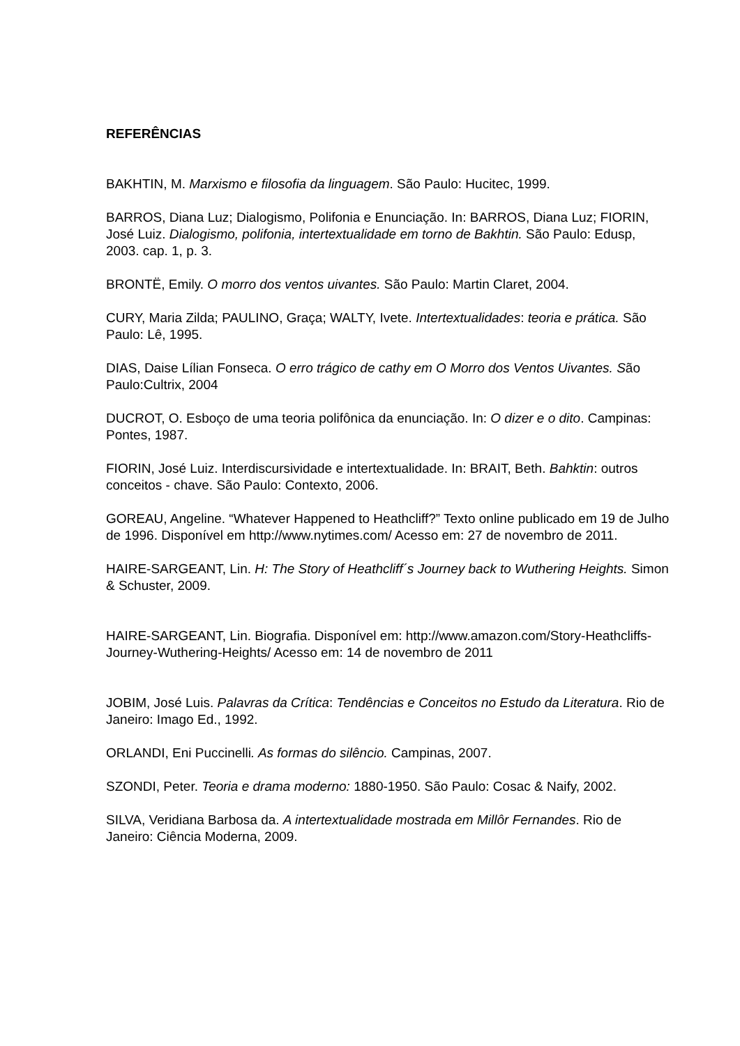REFERÊNCIAS
BAKHTIN, M. Marxismo e filosofia da linguagem. São Paulo: Hucitec, 1999.
BARROS, Diana Luz; Dialogismo, Polifonia e Enunciação. In: BARROS, Diana Luz; FIORIN, José Luiz. Dialogismo, polifonia, intertextualidade em torno de Bakhtin. São Paulo: Edusp, 2003. cap. 1, p. 3.
BRONTË, Emily. O morro dos ventos uivantes. São Paulo: Martin Claret, 2004.
CURY, Maria Zilda; PAULINO, Graça; WALTY, Ivete. Intertextualidades: teoria e prática. São Paulo: Lê, 1995.
DIAS, Daise Lílian Fonseca. O erro trágico de cathy em O Morro dos Ventos Uivantes. São Paulo:Cultrix, 2004
DUCROT, O. Esboço de uma teoria polifônica da enunciação. In: O dizer e o dito. Campinas: Pontes, 1987.
FIORIN, José Luiz. Interdiscursividade e intertextualidade. In: BRAIT, Beth. Bahktin: outros conceitos - chave. São Paulo: Contexto, 2006.
GOREAU, Angeline. “Whatever Happened to Heathcliff?” Texto online publicado em 19 de Julho de 1996. Disponível em http://www.nytimes.com/ Acesso em: 27 de novembro de 2011.
HAIRE-SARGEANT, Lin. H: The Story of Heathcliff´s Journey back to Wuthering Heights. Simon & Schuster, 2009.
HAIRE-SARGEANT, Lin. Biografia. Disponível em: http://www.amazon.com/Story-Heathcliffs-Journey-Wuthering-Heights/ Acesso em: 14 de novembro de 2011
JOBIM, José Luis. Palavras da Crítica: Tendências e Conceitos no Estudo da Literatura. Rio de Janeiro: Imago Ed., 1992.
ORLANDI, Eni Puccinelli. As formas do silêncio. Campinas, 2007.
SZONDI, Peter. Teoria e drama moderno: 1880-1950. São Paulo: Cosac & Naify, 2002.
SILVA, Veridiana Barbosa da. A intertextualidade mostrada em Millôr Fernandes. Rio de Janeiro: Ciência Moderna, 2009.